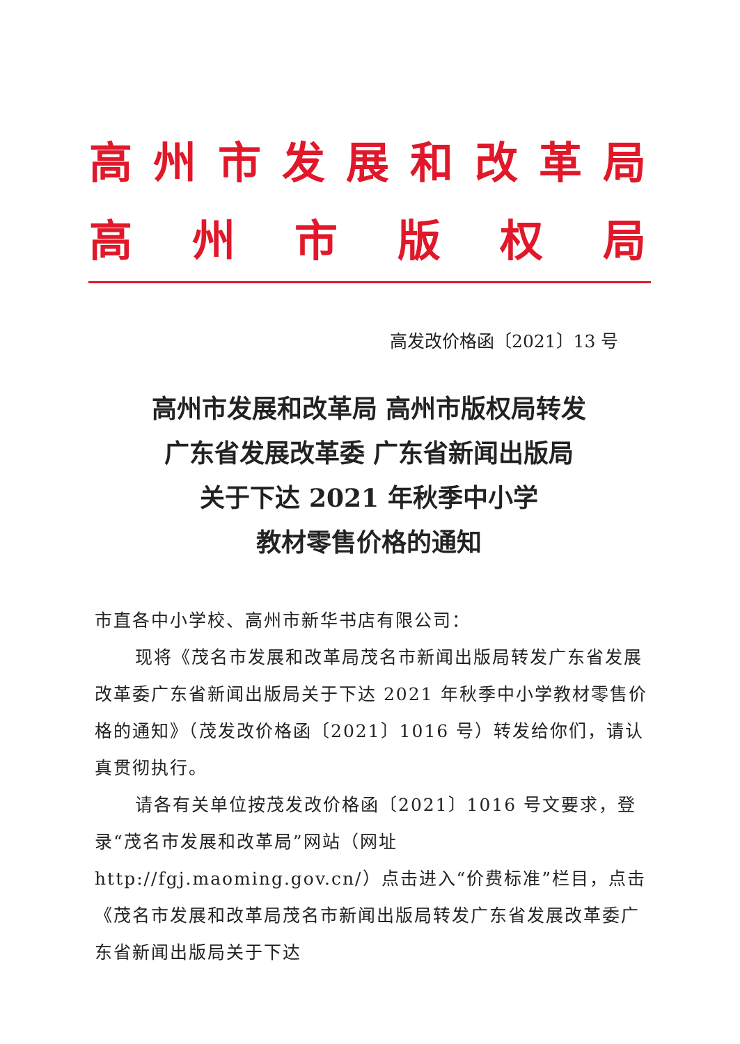高州市发展和改革局
高州市版权局
高发改价格函〔2021〕13 号
高州市发展和改革局 高州市版权局转发
广东省发展改革委 广东省新闻出版局
关于下达 2021 年秋季中小学
教材零售价格的通知
市直各中小学校、高州市新华书店有限公司：
现将《茂名市发展和改革局茂名市新闻出版局转发广东省发展改革委广东省新闻出版局关于下达 2021 年秋季中小学教材零售价格的通知》（茂发改价格函〔2021〕1016 号）转发给你们，请认真贯彻执行。
请各有关单位按茂发改价格函〔2021〕1016 号文要求，登录“茂名市发展和改革局”网站（网址 http://fgj.maoming.gov.cn/）点击进入“价费标准”栏目，点击《茂名市发展和改革局茂名市新闻出版局转发广东省发展改革委广东省新闻出版局关于下达